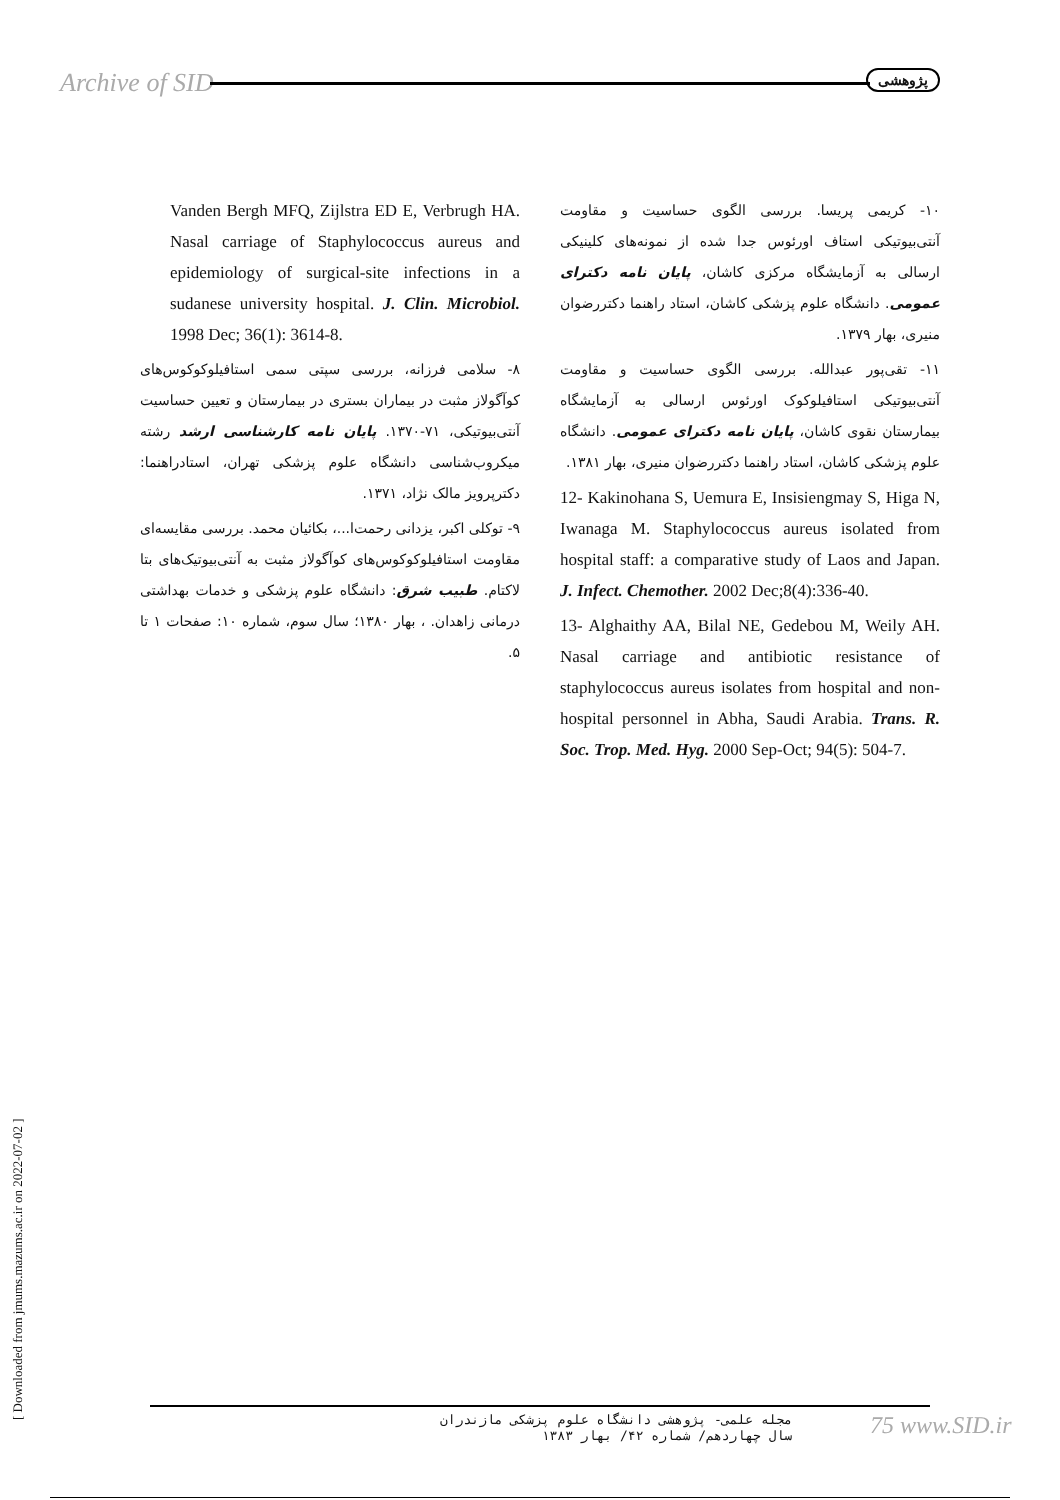Archive of SID پژوهشی
۱۰- کریمی پریسا. بررسی الگوی حساسیت و مقاومت آنتی‌بیوتیکی استاف اورئوس جدا شده از نمونه‌های کلینیکی ارسالی به آزمایشگاه مرکزی کاشان، پایان نامه دکترای عمومی. دانشگاه علوم پزشکی کاشان، استاد راهنما دکتررضوان منیری، بهار ۱۳۷۹.
۱۱- تقی‌پور عبدالله. بررسی الگوی حساسیت و مقاومت آنتی‌بیوتیکی استافیلوکوک اورئوس ارسالی به آزمایشگاه بیمارستان نقوی کاشان، پایان نامه دکترای عمومی. دانشگاه علوم پزشکی کاشان، استاد راهنما دکتررضوان منیری، بهار ۱۳۸۱.
12- Kakinohana S, Uemura E, Insisiengmay S, Higa N, Iwanaga M. Staphylococcus aureus isolated from hospital staff: a comparative study of Laos and Japan. J. Infect. Chemother. 2002 Dec;8(4):336-40.
13- Alghaithy AA, Bilal NE, Gedebou M, Weily AH. Nasal carriage and antibiotic resistance of staphylococcus aureus isolates from hospital and non-hospital personnel in Abha, Saudi Arabia. Trans. R. Soc. Trop. Med. Hyg. 2000 Sep-Oct; 94(5): 504-7.
Vanden Bergh MFQ, Zijlstra ED E, Verbrugh HA. Nasal carriage of Staphylococcus aureus and epidemiology of surgical-site infections in a sudanese university hospital. J. Clin. Microbiol. 1998 Dec; 36(1): 3614-8.
۸- سلامی فرزانه، بررسی سپتی سمی استافیلوکوکوس‌های کوآگولاز مثبت در بیماران بستری در بیمارستان و تعیین حساسیت آنتی‌بیوتیکی، ۷۱-۱۳۷۰. پایان نامه کارشناسی ارشد رشته میکروب‌شناسی دانشگاه علوم پزشکی تهران، استادراهنما: دکترپرویز مالک نژاد، ۱۳۷۱.
۹- توکلی اکبر، یزدانی رحمت‌ا...، بکائیان محمد. بررسی مقایسه‌ای مقاومت استافیلوکوکوس‌های کوآگولاز مثبت به آنتی‌بیوتیک‌های بتا لاکتام. طبیب شرق: دانشگاه علوم پزشکی و خدمات بهداشتی درمانی زاهدان. ، بهار ۱۳۸۰؛ سال سوم، شماره ۱۰: صفحات ۱ تا ۵.
[ Downloaded from jmums.mazums.ac.ir on 2022-07-02 ]
مجله علمی- پژوهشی دانشگاه علوم پزشکی مازندران
سال چهاردهم/ شماره ۴۲/ بهار ۱۳۸۳
75 www.SID.ir